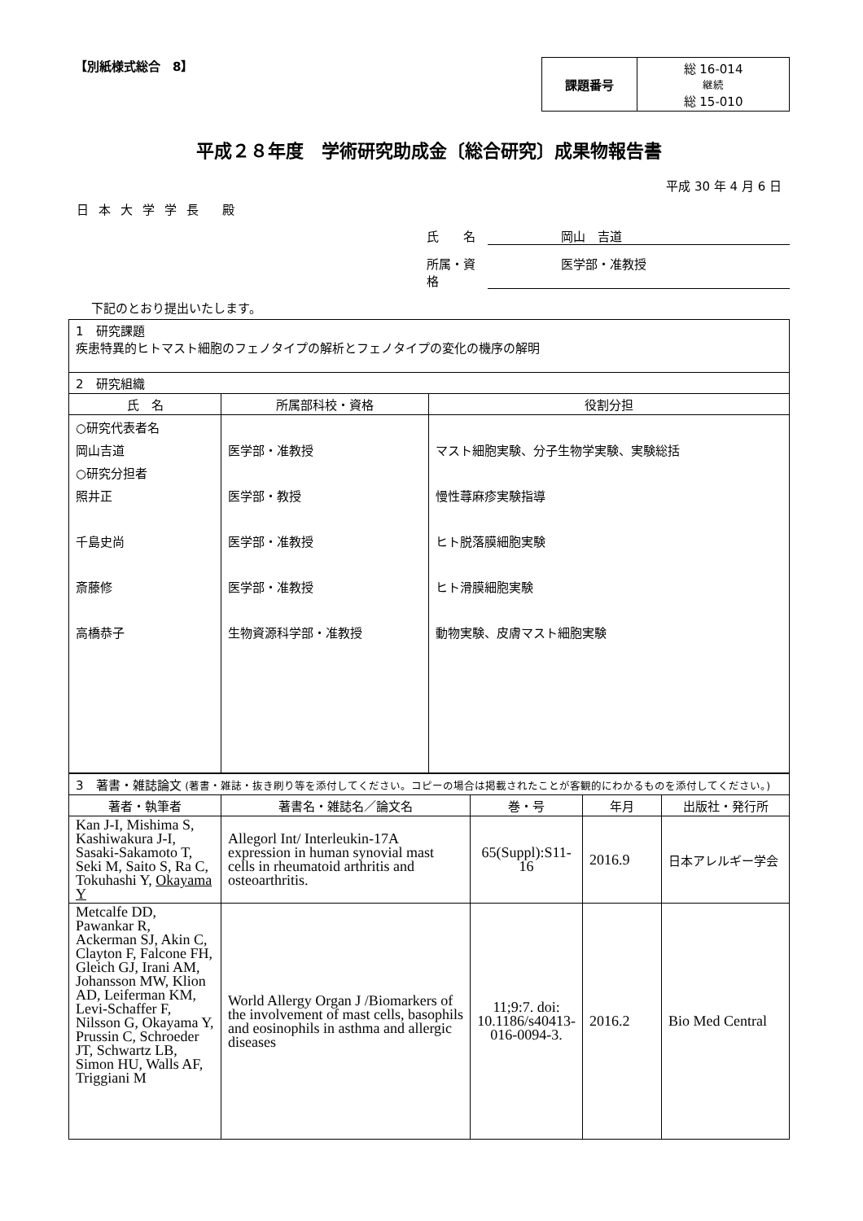【別紙様式総合　8】
| 課題番号 | 総 16-014 継続 総 15-010 |
平成２８年度　学術研究助成金〔総合研究〕成果物報告書
平成 30 年 4 月 6 日
日本大学学長 殿
氏　　名 岡山　吉道
所属・資格 医学部・准教授
下記のとおり提出いたします。
| 1 研究課題 疾患特異的ヒトマスト細胞のフェノタイプの解析とフェノタイプの変化の機序の解明 | | |
| 2 研究組織 | | |
| 氏 名 | 所属部科校・資格 | 役割分担 |
| ○研究代表者名 岡山吉道 ○研究分担者 照井正 千島史尚 斎藤修 高橋恭子 | 医学部・准教授 医学部・教授 医学部・准教授 医学部・准教授 生物資源科学部・准教授 | マスト細胞実験、分子生物学実験、実験総括 慢性蕁麻疹実験指導 ヒト脱落膜細胞実験 ヒト滑膜細胞実験 動物実験、皮膚マスト細胞実験 |
| 3 著書・雑誌論文 (著書・雑誌・抜き刷り等を添付してください。コピーの場合は掲載されたことが客観的にわかるものを添付してください。) | | | | |
| 著者・執筆者 | 著書名・雑誌名／論文名 | 巻・号 | 年月 | 出版社・発行所 |
| Kan J-I, Mishima S, Kashiwakura J-I, Sasaki-Sakamoto T, Seki M, Saito S, Ra C, Tokuhashi Y, Okayama Y | Allegorl Int/ Interleukin-17A expression in human synovial mast cells in rheumatoid arthritis and osteoarthritis. | 65(Suppl):S11-16 | 2016.9 | 日本アレルギー学会 |
| Metcalfe DD, Pawankar R, Ackerman SJ, Akin C, Clayton F, Falcone FH, Gleich GJ, Irani AM, Johansson MW, Klion AD, Leiferman KM, Levi-Schaffer F, Nilsson G, Okayama Y, Prussin C, Schroeder JT, Schwartz LB, Simon HU, Walls AF, Triggiani M | World Allergy Organ J /Biomarkers of the involvement of mast cells, basophils and eosinophils in asthma and allergic diseases | 11;9:7. doi: 10.1186/s40413-016-0094-3. | 2016.2 | Bio Med Central |